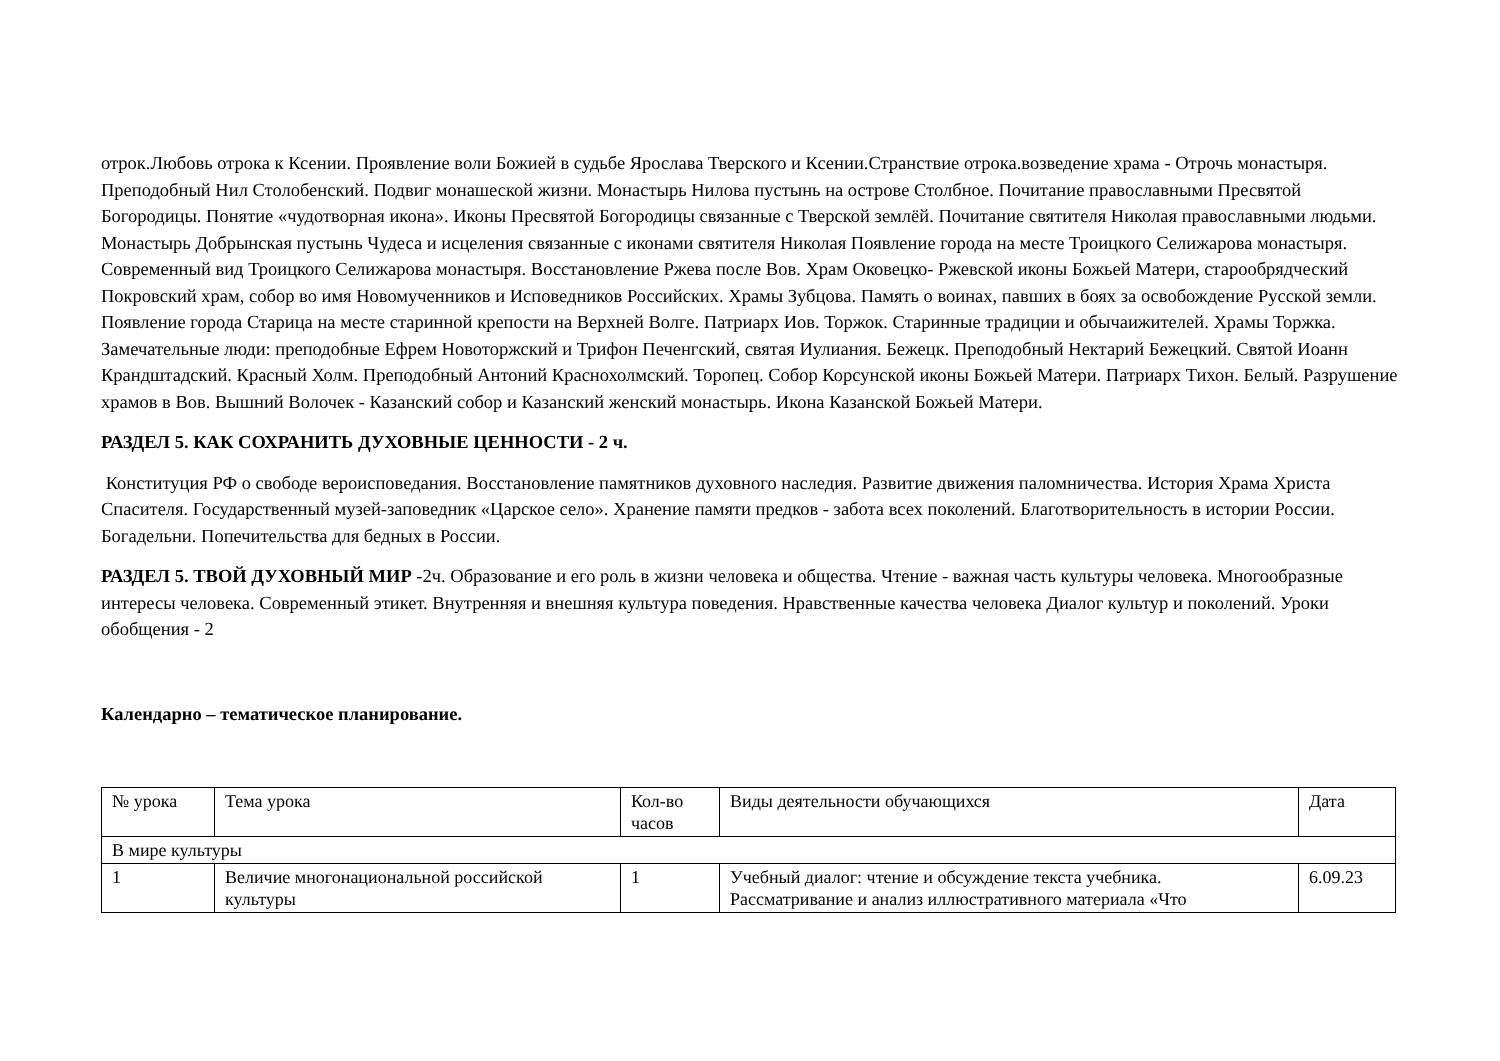отрок.Любовь отрока к Ксении. Проявление воли Божией в судьбе Ярослава Тверского и Ксении.Странствие отрока.возведение храма - Отрочь монастыря. Преподобный Нил Столобенский. Подвиг монашеской жизни. Монастырь Нилова пустынь на острове Столбное. Почитание православными Пресвятой Богородицы. Понятие «чудотворная икона». Иконы Пресвятой Богородицы связанные с Тверской землёй. Почитание святителя Николая православными людьми. Монастырь Добрынская пустынь Чудеса и исцеления связанные с иконами святителя Николая Появление города на месте Троицкого Селижарова монастыря. Современный вид Троицкого Селижарова монастыря. Восстановление Ржева после Вов. Храм Оковецко- Ржевской иконы Божьей Матери, старообрядческий Покровский храм, собор во имя Новомученников и Исповедников Российских. Храмы Зубцова. Память о воинах, павших в боях за освобождение Русской земли. Появление города Старица на месте старинной крепости на Верхней Волге. Патриарх Иов. Торжок. Старинные традиции и обычаижителей. Храмы Торжка. Замечательные люди: преподобные Ефрем Новоторжский и Трифон Печенгский, святая Иулиания. Бежецк. Преподобный Нектарий Бежецкий. Святой Иоанн Крандштадский. Красный Холм. Преподобный Антоний Краснохолмский. Торопец. Собор Корсунской иконы Божьей Матери. Патриарх Тихон. Белый. Разрушение храмов в Вов. Вышний Волочек - Казанский собор и Казанский женский монастырь. Икона Казанской Божьей Матери.
РАЗДЕЛ 5. КАК СОХРАНИТЬ ДУХОВНЫЕ ЦЕННОСТИ - 2 ч.
Конституция РФ о свободе вероисповедания. Восстановление памятников духовного наследия. Развитие движения паломничества. История Храма Христа Спасителя. Государственный музей-заповедник «Царское село». Хранение памяти предков - забота всех поколений. Благотворительность в истории России. Богадельни. Попечительства для бедных в России.
РАЗДЕЛ 5. ТВОЙ ДУХОВНЫЙ МИР -2ч. Образование и его роль в жизни человека и общества. Чтение - важная часть культуры человека. Многообразные интересы человека. Современный этикет. Внутренняя и внешняя культура поведения. Нравственные качества человека Диалог культур и поколений. Уроки обобщения - 2
Календарно – тематическое планирование.
| № урока | Тема урока | Кол-во часов | Виды деятельности обучающихся | Дата |
| В мире культуры | | | | |
| 1 | Величие многонациональной российской культуры | 1 | Учебный диалог: чтение и обсуждение текста учебника. Рассматривание и анализ иллюстративного материала «Что | 6.09.23 |